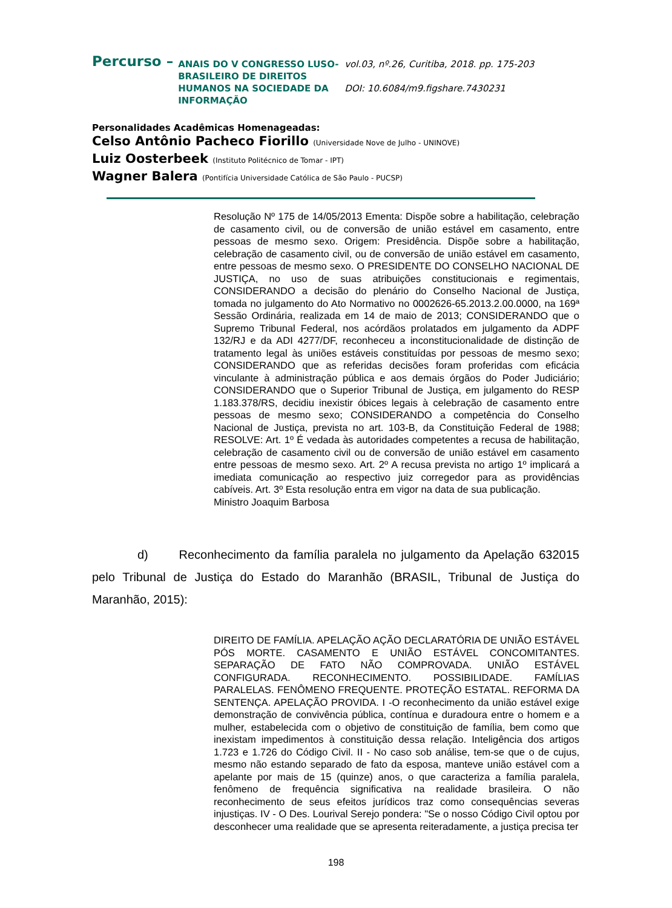Percurso –
ANAIS DO V CONGRESSO LUSO-BRASILEIRO DE DIREITOS HUMANOS NA SOCIEDADE DA INFORMAÇÃO
vol.03, nº.26, Curitiba, 2018. pp. 175-203
DOI: 10.6084/m9.figshare.7430231
Personalidades Acadêmicas Homenageadas:
Celso Antônio Pacheco Fiorillo (Universidade Nove de Julho - UNINOVE)
Luiz Oosterbeek (Instituto Politécnico de Tomar - IPT)
Wagner Balera (Pontifícia Universidade Católica de São Paulo - PUCSP)
Resolução Nº 175 de 14/05/2013 Ementa: Dispõe sobre a habilitação, celebração de casamento civil, ou de conversão de união estável em casamento, entre pessoas de mesmo sexo. Origem: Presidência. Dispõe sobre a habilitação, celebração de casamento civil, ou de conversão de união estável em casamento, entre pessoas de mesmo sexo. O PRESIDENTE DO CONSELHO NACIONAL DE JUSTIÇA, no uso de suas atribuições constitucionais e regimentais, CONSIDERANDO a decisão do plenário do Conselho Nacional de Justiça, tomada no julgamento do Ato Normativo no 0002626-65.2013.2.00.0000, na 169ª Sessão Ordinária, realizada em 14 de maio de 2013; CONSIDERANDO que o Supremo Tribunal Federal, nos acórdãos prolatados em julgamento da ADPF 132/RJ e da ADI 4277/DF, reconheceu a inconstitucionalidade de distinção de tratamento legal às uniões estáveis constituídas por pessoas de mesmo sexo; CONSIDERANDO que as referidas decisões foram proferidas com eficácia vinculante à administração pública e aos demais órgãos do Poder Judiciário; CONSIDERANDO que o Superior Tribunal de Justiça, em julgamento do RESP 1.183.378/RS, decidiu inexistir óbices legais à celebração de casamento entre pessoas de mesmo sexo; CONSIDERANDO a competência do Conselho Nacional de Justiça, prevista no art. 103-B, da Constituição Federal de 1988; RESOLVE: Art. 1º É vedada às autoridades competentes a recusa de habilitação, celebração de casamento civil ou de conversão de união estável em casamento entre pessoas de mesmo sexo. Art. 2º A recusa prevista no artigo 1º implicará a imediata comunicação ao respectivo juiz corregedor para as providências cabíveis. Art. 3º Esta resolução entra em vigor na data de sua publicação.
Ministro Joaquim Barbosa
d) Reconhecimento da família paralela no julgamento da Apelação 632015 pelo Tribunal de Justiça do Estado do Maranhão (BRASIL, Tribunal de Justiça do Maranhão, 2015):
DIREITO DE FAMÍLIA. APELAÇÃO AÇÃO DECLARATÓRIA DE UNIÃO ESTÁVEL PÓS MORTE. CASAMENTO E UNIÃO ESTÁVEL CONCOMITANTES. SEPARAÇÃO DE FATO NÃO COMPROVADA. UNIÃO ESTÁVEL CONFIGURADA. RECONHECIMENTO. POSSIBILIDADE. FAMÍLIAS PARALELAS. FENÔMENO FREQUENTE. PROTEÇÃO ESTATAL. REFORMA DA SENTENÇA. APELAÇÃO PROVIDA. I -O reconhecimento da união estável exige demonstração de convivência pública, contínua e duradoura entre o homem e a mulher, estabelecida com o objetivo de constituição de família, bem como que inexistam impedimentos à constituição dessa relação. Inteligência dos artigos 1.723 e 1.726 do Código Civil. II - No caso sob análise, tem-se que o de cujus, mesmo não estando separado de fato da esposa, manteve união estável com a apelante por mais de 15 (quinze) anos, o que caracteriza a família paralela, fenômeno de frequência significativa na realidade brasileira. O não reconhecimento de seus efeitos jurídicos traz como consequências severas injustiças. IV - O Des. Lourival Serejo pondera: "Se o nosso Código Civil optou por desconhecer uma realidade que se apresenta reiteradamente, a justiça precisa ter
198